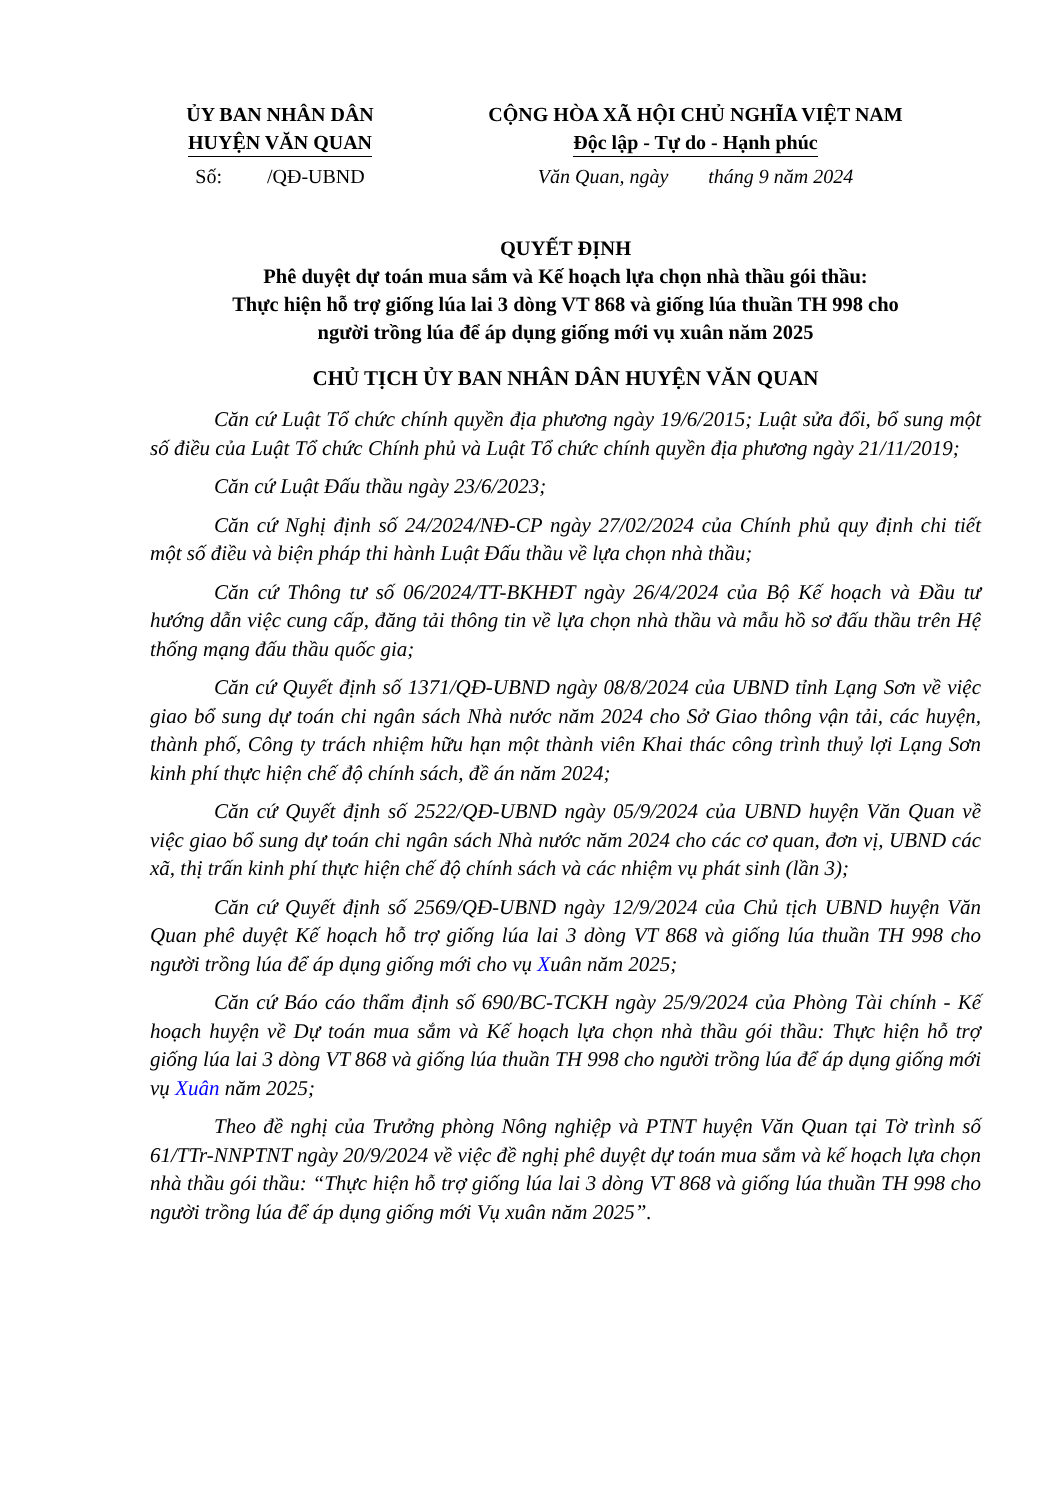ỦY BAN NHÂN DÂN
HUYỆN VĂN QUAN
CỘNG HÒA XÃ HỘI CHỦ NGHĨA VIỆT NAM
Độc lập - Tự do - Hạnh phúc
Số: /QĐ-UBND Văn Quan, ngày tháng 9 năm 2024
QUYẾT ĐỊNH
Phê duyệt dự toán mua sắm và Kế hoạch lựa chọn nhà thầu gói thầu:
Thực hiện hỗ trợ giống lúa lai 3 dòng VT 868 và giống lúa thuần TH 998 cho
người trồng lúa để áp dụng giống mới vụ xuân năm 2025
CHỦ TỊCH ỦY BAN NHÂN DÂN HUYỆN VĂN QUAN
Căn cứ Luật Tổ chức chính quyền địa phương ngày 19/6/2015; Luật sửa đổi, bổ sung một số điều của Luật Tổ chức Chính phủ và Luật Tổ chức chính quyền địa phương ngày 21/11/2019;
Căn cứ Luật Đấu thầu ngày 23/6/2023;
Căn cứ Nghị định số 24/2024/NĐ-CP ngày 27/02/2024 của Chính phủ quy định chi tiết một số điều và biện pháp thi hành Luật Đấu thầu về lựa chọn nhà thầu;
Căn cứ Thông tư số 06/2024/TT-BKHĐT ngày 26/4/2024 của Bộ Kế hoạch và Đầu tư hướng dẫn việc cung cấp, đăng tải thông tin về lựa chọn nhà thầu và mẫu hồ sơ đấu thầu trên Hệ thống mạng đấu thầu quốc gia;
Căn cứ Quyết định số 1371/QĐ-UBND ngày 08/8/2024 của UBND tỉnh Lạng Sơn về việc giao bổ sung dự toán chi ngân sách Nhà nước năm 2024 cho Sở Giao thông vận tải, các huyện, thành phố, Công ty trách nhiệm hữu hạn một thành viên Khai thác công trình thuỷ lợi Lạng Sơn kinh phí thực hiện chế độ chính sách, đề án năm 2024;
Căn cứ Quyết định số 2522/QĐ-UBND ngày 05/9/2024 của UBND huyện Văn Quan về việc giao bổ sung dự toán chi ngân sách Nhà nước năm 2024 cho các cơ quan, đơn vị, UBND các xã, thị trấn kinh phí thực hiện chế độ chính sách và các nhiệm vụ phát sinh (lần 3);
Căn cứ Quyết định số 2569/QĐ-UBND ngày 12/9/2024 của Chủ tịch UBND huyện Văn Quan phê duyệt Kế hoạch hỗ trợ giống lúa lai 3 dòng VT 868 và giống lúa thuần TH 998 cho người trồng lúa để áp dụng giống mới cho vụ Xuân năm 2025;
Căn cứ Báo cáo thẩm định số 690/BC-TCKH ngày 25/9/2024 của Phòng Tài chính - Kế hoạch huyện về Dự toán mua sắm và Kế hoạch lựa chọn nhà thầu gói thầu: Thực hiện hỗ trợ giống lúa lai 3 dòng VT 868 và giống lúa thuần TH 998 cho người trồng lúa để áp dụng giống mới vụ Xuân năm 2025;
Theo đề nghị của Trưởng phòng Nông nghiệp và PTNT huyện Văn Quan tại Tờ trình số 61/TTr-NNPTNT ngày 20/9/2024 về việc đề nghị phê duyệt dự toán mua sắm và kế hoạch lựa chọn nhà thầu gói thầu: “Thực hiện hỗ trợ giống lúa lai 3 dòng VT 868 và giống lúa thuần TH 998 cho người trồng lúa để áp dụng giống mới Vụ xuân năm 2025”.